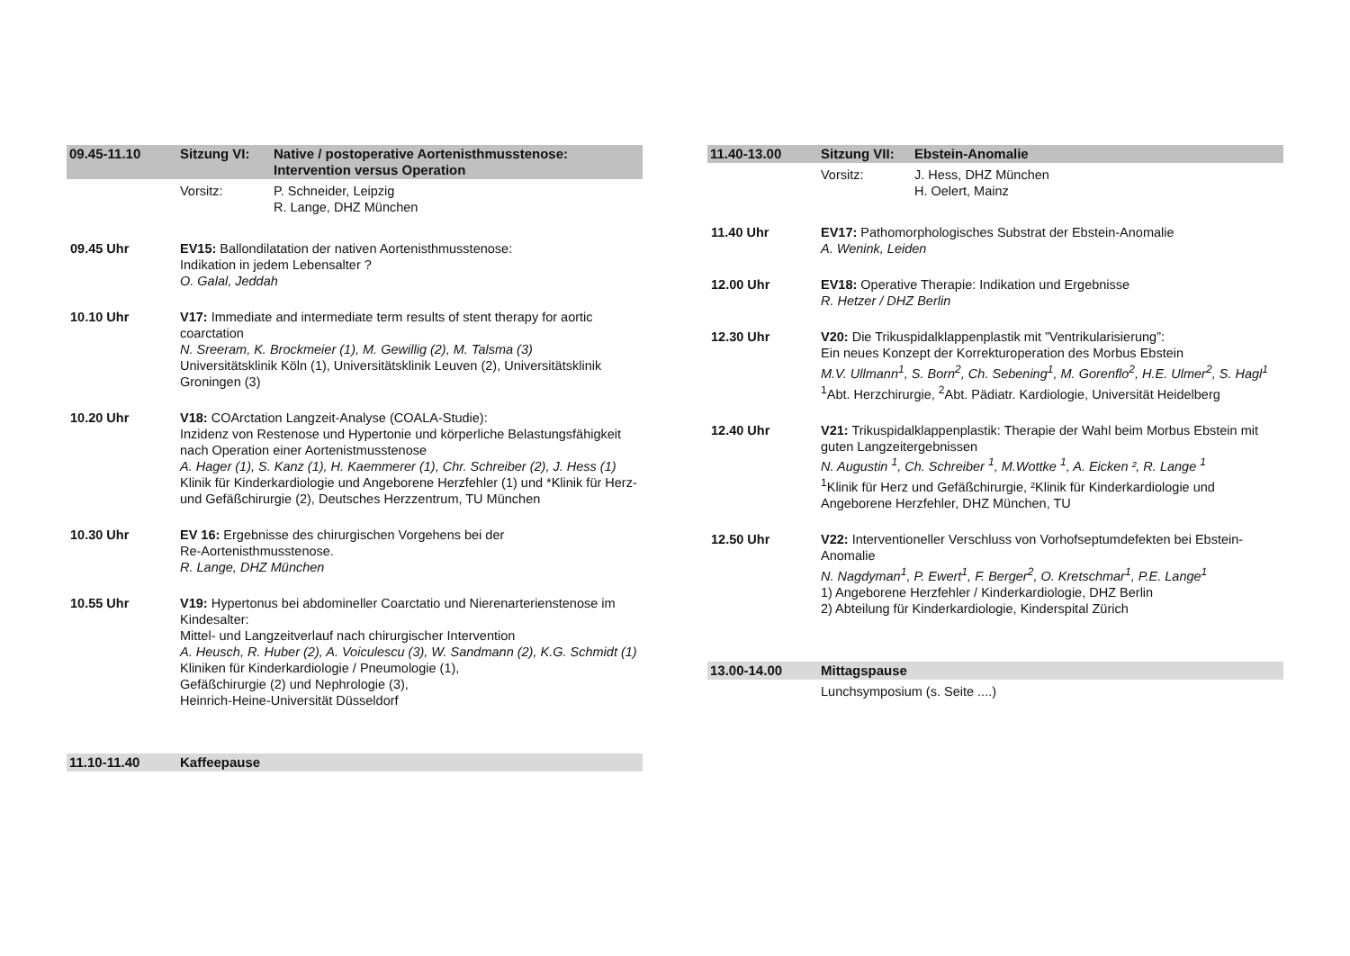09.45-11.10 Sitzung VI: Native / postoperative Aortenisthmusstenose:
Intervention versus Operation
Vorsitz: P. Schneider, Leipzig
R. Lange, DHZ München
09.45 Uhr EV15: Ballondilatation der nativen Aortenisthmusstenose:
Indikation in jedem Lebensalter ?
O. Galal, Jeddah
10.10 Uhr V17: Immediate and intermediate term results of stent therapy for aortic coarctation
N. Sreeram, K. Brockmeier (1), M. Gewillig (2), M. Talsma (3)
Universitätsklinik Köln (1), Universitätsklinik Leuven (2), Universitätsklinik Groningen (3)
10.20 Uhr V18: COArctation Langzeit-Analyse (COALA-Studie):
Inzidenz von Restenose und Hypertonie und körperliche Belastungsfähigkeit nach Operation einer Aortenistmusstenose
A. Hager (1), S. Kanz (1), H. Kaemmerer (1), Chr. Schreiber (2), J. Hess (1)
Klinik für Kinderkardiologie und Angeborene Herzfehler (1) und *Klinik für Herz- und Gefäßchirurgie (2), Deutsches Herzzentrum, TU München
10.30 Uhr EV 16: Ergebnisse des chirurgischen Vorgehens bei der
Re-Aortenisthmusstenose.
R. Lange, DHZ München
10.55 Uhr V19: Hypertonus bei abdomineller Coarctatio und Nierenarterienstenose im Kindesalter:
Mittel- und Langzeitverlauf nach chirurgischer Intervention
A. Heusch, R. Huber (2), A. Voiculescu (3), W. Sandmann (2), K.G. Schmidt (1)
Kliniken für Kinderkardiologie / Pneumologie (1),
Gefäßchirurgie (2) und Nephrologie (3),
Heinrich-Heine-Universität Düsseldorf
11.10-11.40 Kaffeepause
11.40-13.00 Sitzung VII:
Ebstein-Anomalie
Vorsitz: J. Hess, DHZ München
H. Oelert, Mainz
11.40 Uhr EV17: Pathomorphologisches Substrat der Ebstein-Anomalie
A. Wenink, Leiden
12.00 Uhr EV18: Operative Therapie: Indikation und Ergebnisse
R. Hetzer / DHZ Berlin
12.30 Uhr V20: Die Trikuspidalklappenplastik mit ”Ventrikularisierung”:
Ein neues Konzept der Korrekturoperation des Morbus Ebstein
M.V. Ullmann<sup>1</sup>, S. Born<sup>2</sup>, Ch. Sebening<sup>1</sup>, M. Gorenflo<sup>2</sup>, H.E. Ulmer<sup>2</sup>, S. Hagl<sup>1</sup>
<sup>1</sup> Abt. Herzchirurgie, <sup>2</sup>Abt. Pädiatr. Kardiologie, Universität Heidelberg
12.40 Uhr V21: Trikuspidalklappenplastik: Therapie der Wahl beim Morbus Ebstein mit guten Langzeitergebnissen
N. Augustin <sup>1</sup>, Ch. Schreiber <sup>1</sup>, M.Wottke <sup>1</sup>, A. Eicken ², R. Lange <sup>1</sup>
<sup>1</sup> Klinik für Herz und Gefäßchirurgie, ²Klinik für Kinderkardiologie und Angeborene Herzfehler, DHZ München, TU
12.50 Uhr V22: Interventioneller Verschluss von Vorhofseptumdefekten bei Ebstein-Anomalie
N. Nagdyman<sup>1</sup>, P. Ewert<sup>1</sup>, F. Berger<sup>2</sup>, O. Kretschmar<sup>1</sup>, P.E. Lange<sup>1</sup>
1) Angeborene Herzfehler / Kinderkardiologie, DHZ Berlin
2) Abteilung für Kinderkardiologie, Kinderspital Zürich
13.00-14.00 Mittagspause
Lunchsymposium (s. Seite ....)